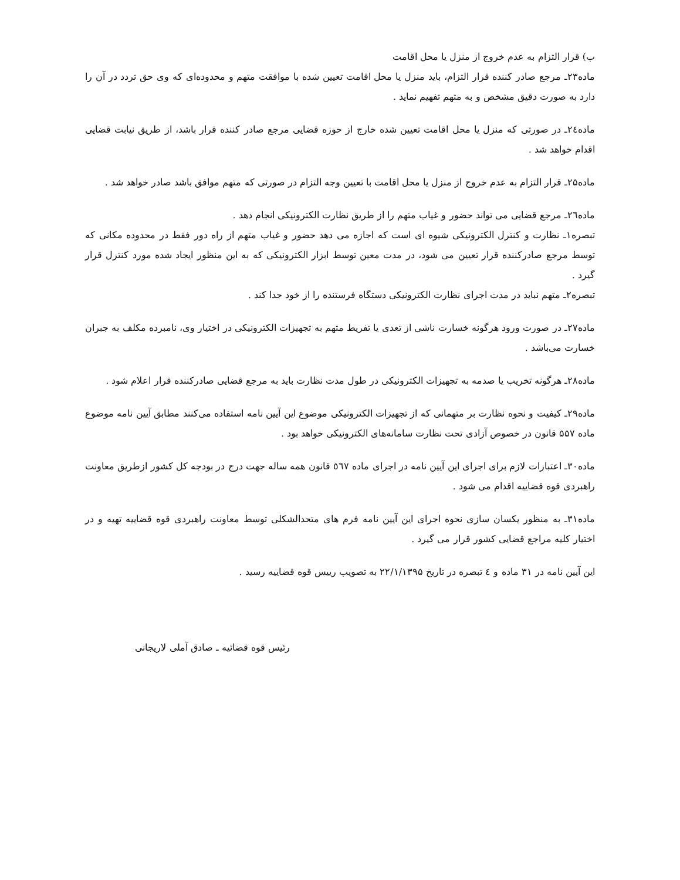ب) قرار التزام به عدم خروج از منزل یا محل اقامت
ماده۲۳ـ مرجع صادر کننده قرار التزام، باید منزل یا محل اقامت تعیین شده با موافقت متهم و محدوده‌ای که وی حق تردد در آن را دارد به صورت دقیق مشخص و به متهم تفهیم نماید .
ماده۲٤ـ در صورتی که منزل یا محل اقامت تعیین شده خارج از حوزه قضایی مرجع صادر کننده قرار باشد، از طریق نیابت قضایی اقدام خواهد شد .
ماده۲۵ـ قرار التزام به عدم خروج از منزل یا محل اقامت با تعیین وجه التزام در صورتی که متهم موافق باشد صادر خواهد شد .
ماده۲٦ـ مرجع قضایی می تواند حضور و غیاب متهم را از طریق نظارت الکترونیکی انجام دهد .
تبصره۱ـ نظارت و کنترل الکترونیکی شیوه ای است که اجازه می دهد حضور و غیاب متهم از راه دور فقط در محدوده مکانی که توسط مرجع صادرکننده قرار تعیین می شود، در مدت معین توسط ابزار الکترونیکی که به این منظور ایجاد شده مورد کنترل قرار گیرد .
تبصره۲ـ متهم نباید در مدت اجرای نظارت الکترونیکی دستگاه فرستنده را از خود جدا کند .
ماده۲۷ـ در صورت ورود هرگونه خسارت ناشی از تعدی یا تفریط متهم به تجهیزات الکترونیکی در اختیار وی، نامبرده مکلف به جبران خسارت می‌باشد .
ماده۲۸ـ هرگونه تخریب یا صدمه به تجهیزات الکترونیکی در طول مدت نظارت باید به مرجع قضایی صادرکننده قرار اعلام شود .
ماده۲۹ـ کیفیت و نحوه نظارت بر متهمانی که از تجهیزات الکترونیکی موضوع این آیین نامه استفاده می‌کنند مطابق آیین نامه موضوع ماده ۵۵۷ قانون در خصوص آزادی تحت نظارت سامانه‌های الکترونیکی خواهد بود .
ماده۳۰ـ اعتبارات لازم برای اجرای این آیین نامه در اجرای ماده ٥٦۷ قانون همه ساله جهت درج در بودجه کل کشور ازطریق معاونت راهبردی قوه قضاییه اقدام می شود .
ماده۳۱ـ به منظور یکسان سازی نحوه اجرای این آیین نامه فرم های متحدالشکلی توسط معاونت راهبردی قوه قضاییه تهیه و در اختیار کلیه مراجع قضایی کشور قرار می گیرد .
این آیین نامه در ۳۱ ماده و ٤ تبصره در تاریخ ۲۲/۱/۱۳۹۵ به تصویب رییس قوه قضاییه رسید .
رئیس قوه قضائیه ـ صادق آملی لاریجانی